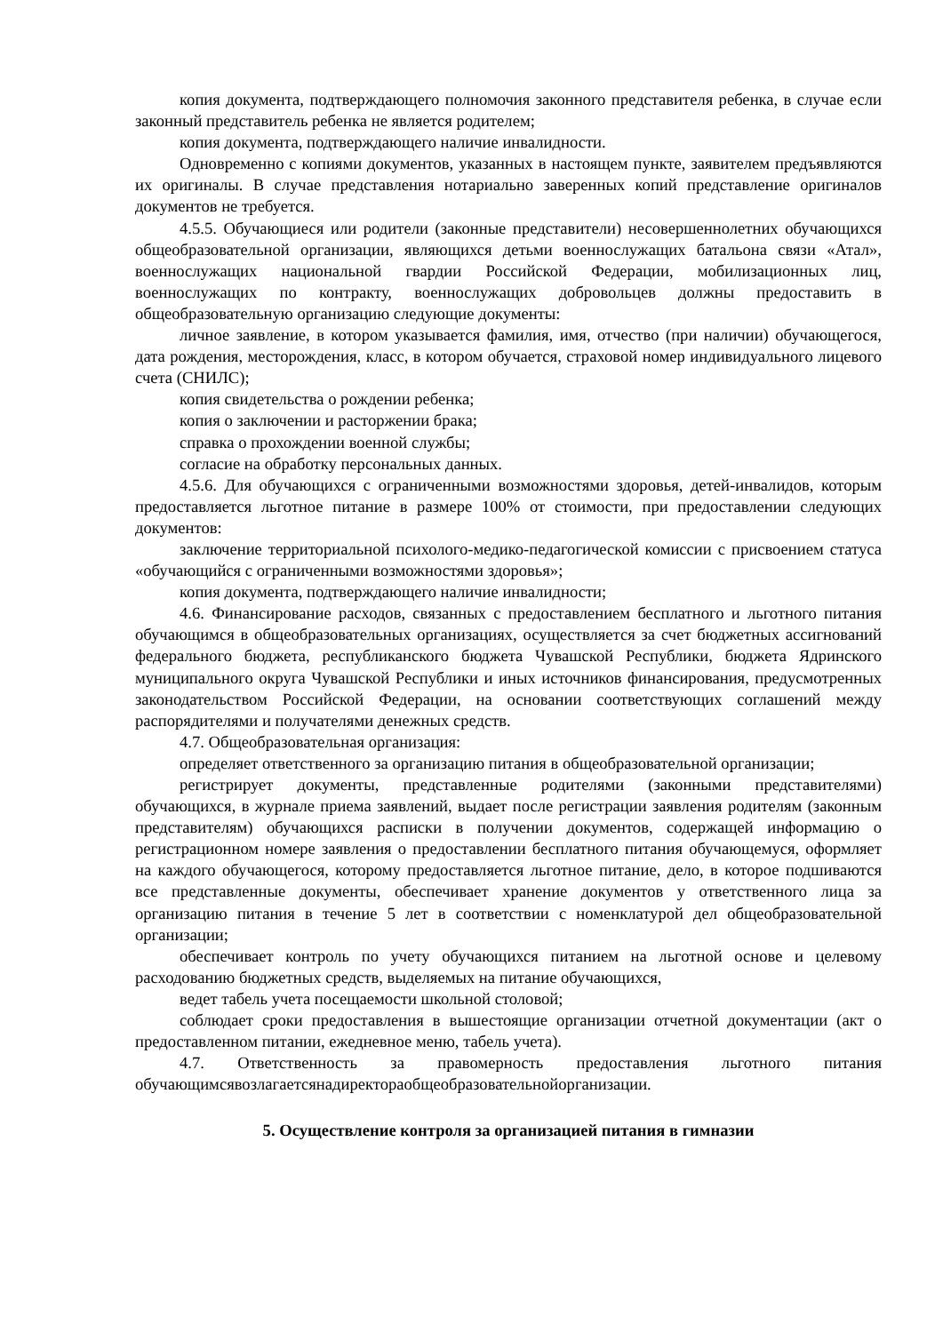копия документа, подтверждающего полномочия законного представителя ребенка, в случае если законный представитель ребенка не является родителем;
копия документа, подтверждающего наличие инвалидности.
Одновременно с копиями документов, указанных в настоящем пункте, заявителем предъявляются их оригиналы. В случае представления нотариально заверенных копий представление оригиналов документов не требуется.
4.5.5. Обучающиеся или родители (законные представители) несовершеннолетних обучающихся общеобразовательной организации, являющихся детьми военнослужащих батальона связи «Атал», военнослужащих национальной гвардии Российской Федерации, мобилизационных лиц, военнослужащих по контракту, военнослужащих добровольцев должны предоставить в общеобразовательную организацию следующие документы:
личное заявление, в котором указывается фамилия, имя, отчество (при наличии) обучающегося, дата рождения, месторождения, класс, в котором обучается, страховой номер индивидуального лицевого счета (СНИЛС);
копия свидетельства о рождении ребенка;
копия о заключении и расторжении брака;
справка о прохождении военной службы;
согласие на обработку персональных данных.
4.5.6. Для обучающихся с ограниченными возможностями здоровья, детей-инвалидов, которым предоставляется льготное питание в размере 100% от стоимости, при предоставлении следующих документов:
заключение территориальной психолого-медико-педагогической комиссии с присвоением статуса «обучающийся с ограниченными возможностями здоровья»;
копия документа, подтверждающего наличие инвалидности;
4.6. Финансирование расходов, связанных с предоставлением бесплатного и льготного питания обучающимся в общеобразовательных организациях, осуществляется за счет бюджетных ассигнований федерального бюджета, республиканского бюджета Чувашской Республики, бюджета Ядринского муниципального округа Чувашской Республики и иных источников финансирования, предусмотренных законодательством Российской Федерации, на основании соответствующих соглашений между распорядителями и получателями денежных средств.
4.7. Общеобразовательная организация:
определяет ответственного за организацию питания в общеобразовательной организации;
регистрирует документы, представленные родителями (законными представителями) обучающихся, в журнале приема заявлений, выдает после регистрации заявления родителям (законным представителям) обучающихся расписки в получении документов, содержащей информацию о регистрационном номере заявления о предоставлении бесплатного питания обучающемуся, оформляет на каждого обучающегося, которому предоставляется льготное питание, дело, в которое подшиваются все представленные документы, обеспечивает хранение документов у ответственного лица за организацию питания в течение 5 лет в соответствии с номенклатурой дел общеобразовательной организации;
обеспечивает контроль по учету обучающихся питанием на льготной основе и целевому расходованию бюджетных средств, выделяемых на питание обучающихся,
ведет табель учета посещаемости школьной столовой;
соблюдает сроки предоставления в вышестоящие организации отчетной документации (акт о предоставленном питании, ежедневное меню, табель учета).
4.7. Ответственность за правомерность предоставления льготного питания обучающимсявозлагаетсянадиректораобщеобразовательнойорганизации.
5. Осуществление контроля за организацией питания в гимназии